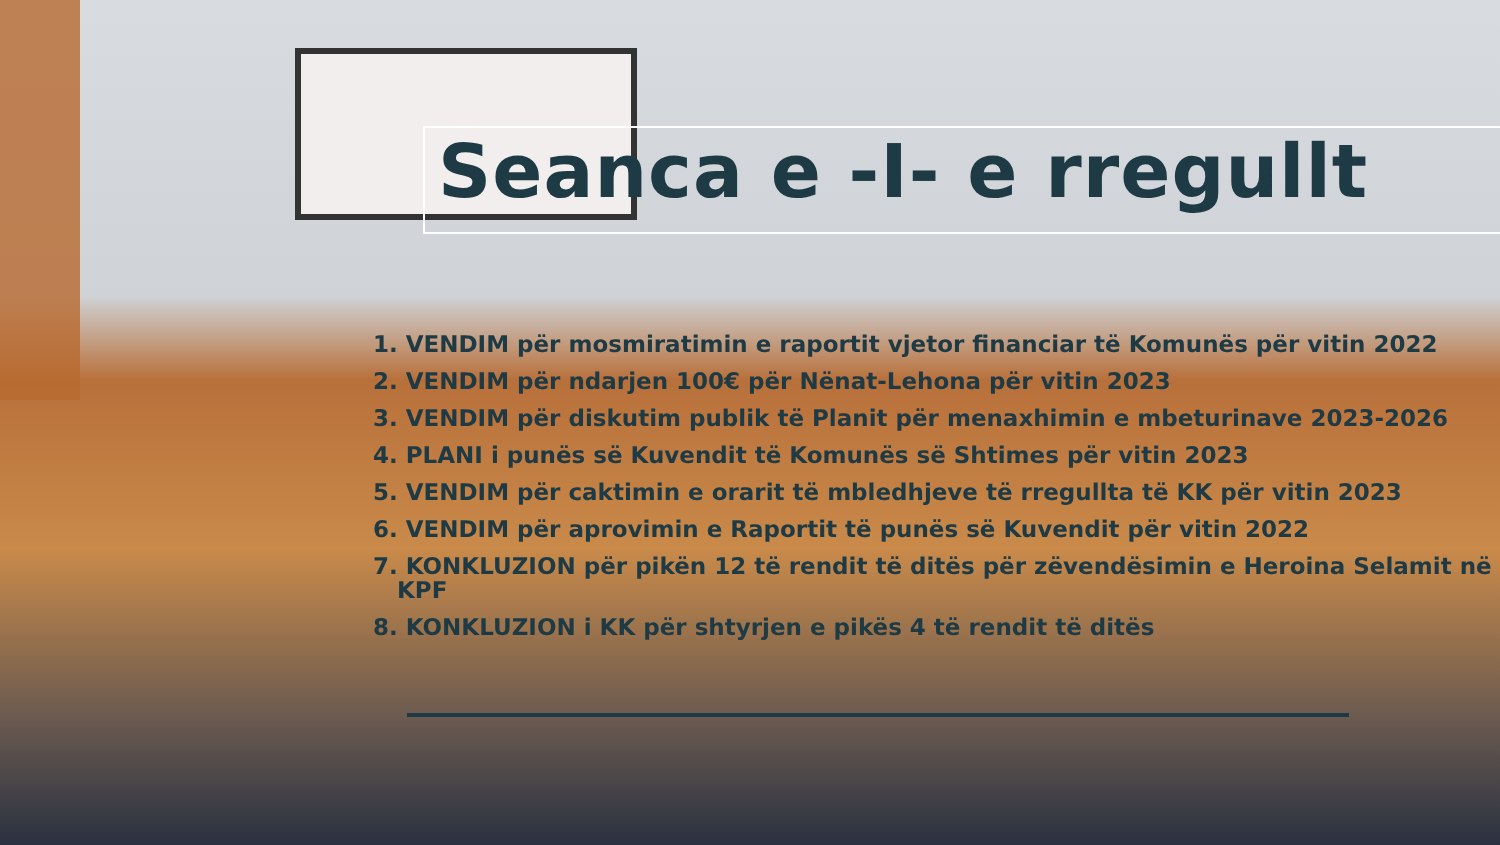Seanca e -I- e rregullt
1. VENDIM për mosmiratimin e raportit vjetor financiar të Komunës për vitin 2022
2. VENDIM për ndarjen 100€ për Nënat-Lehona për vitin 2023
3. VENDIM për diskutim publik të Planit për menaxhimin e mbeturinave 2023-2026
4. PLANI i punës së Kuvendit të Komunës së Shtimes për vitin 2023
5. VENDIM për caktimin e orarit të mbledhjeve të rregullta të KK për vitin 2023
6. VENDIM për aprovimin e Raportit të punës së Kuvendit për vitin 2022
7. KONKLUZION për pikën 12 të rendit të ditës për zëvendësimin e Heroina Selamit në
KPF
8. KONKLUZION i KK për shtyrjen e pikës 4 të rendit të ditës